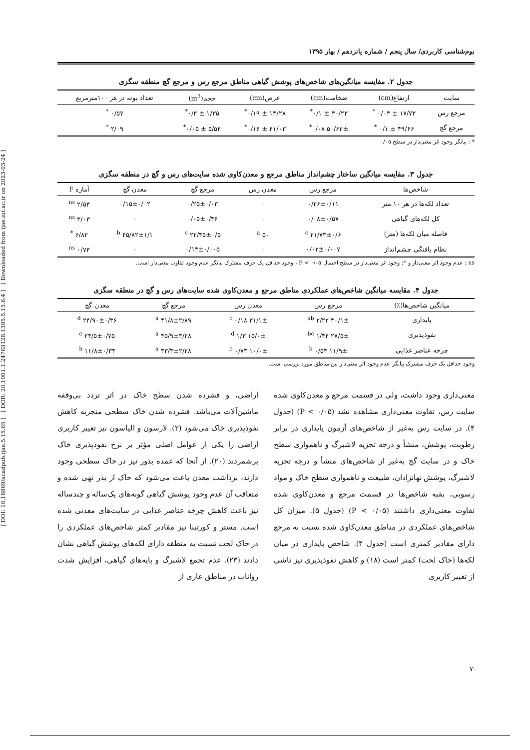[ DOI: 10.18869/acadpub.ijae.5.15.65 ] [ DOR: 20.1001.1.24763128.1395.5.15.6.4 ] [ Downloaded from ijae.iut.ac.ir on 2023-03-24 ]
بوم‌شناسی کاربردی/ سال پنجم / شماره پانزدهم / بهار ۱۳۹۵
جدول ۲. مقایسه میانگین‌های شاخص‌های پوشش گیاهی مناطق مرجع رس و مرجع گچ منطقه سگزی
| سایت | ارتفاع(cm) | ضخامت(cm) | عرض(cm) | حجم(m<sup>3</sup>) | تعداد بوته در هر ۱۰۰مترمربع |
| --- | --- | --- | --- | --- | --- |
| مرجع رس | ۱۷/۷۳ ± ۰/۰۳ <sup>*</sup> | ۳۰/۲۳ ± ۰/۱<sup>*</sup> | ۱۴/۲۸ ± ۰/۱۹<sup>*</sup> | ۱/۳۵ ± ۰/۳<sup>*</sup> | ۰/۵۷ <sup>*</sup> |
| مرجع گچ | ۴۹/۶۶ ± ۰/۱ <sup>*</sup> | ۵۰/۶۲± ۰/۰۸<sup>*</sup> | ۴۱/۰۳ ± ۰/۱۶<sup>*</sup> | ۵/۵۴ ± ۰/۰۵<sup>*</sup> | ۲/۰۹ <sup>*</sup> |
* : بیانگر وجود اثر معنی‌دار در سطح ۰/۰۵
جدول ۳. مقایسه میانگین ساختار چشم‌انداز مناطق مرجع و معدن‌کاوی شده سایت‌های رس و گچ در منطقه سگزی
| شاخص‌ها | مرجع رس | معدن رس | مرجع گچ | معدن گچ | آماره F |
| --- | --- | --- | --- | --- | --- |
| تعداد لکه‌ها در هر ۱۰ متر | ۰/۲۶±۰/۱۱ | ۰ | ۰/۲۵±۰/۰۳ | ۰/۱۵±۰/۰۲ | ۲/۵۴ <sup>ns</sup> |
| کل لکه‌های گیاهی | ۰/۰۸±۰/۵۷ | ۰ | ۰/۰۵±۰/۴۶ | ۰ | ۳/۰۳ <sup>ns</sup> |
| فاصله میان لکه‌ها (متر) | ۲۱/۷۳±۰/۶ <sup>c</sup> | ۵۰ <sup>a</sup> | ۲۲/۴۵±۰/۵ <sup>c</sup> | ۴۵/۸۲±۱/۱ <sup>b</sup> | ۶/۸۲ <sup>*</sup> |
| نظام یافتگی چشم‌انداز | ۰/۰۲±۰/۰۰۷ | ۰ | ۰/۱۳±۰/۰۰۵ | ۰ | ۰/۷۴ <sup>ns</sup> |
ns : عدم وجود اثر معنی‌دار و *: وجود اثر معنی‌دار در سطح احتمال P < ۰/۰۵ ، وجود حداقل یک حرف مشترک بیانگر عدم وجود تفاوت معنی‌دار است.
جدول ۴. مقایسه میانگین شاخص‌های عملکردی مناطق مرجع و معدن‌کاوی شده سایت‌های رس و گچ در منطقه سگزی
| میانگین شاخص‌ها(٪) | مرجع رس | معدن رس | مرجع گچ | معدن گچ |
| --- | --- | --- | --- | --- |
| پایداری | ۴۰/۱± ۲/۲۲ <sup>ab</sup> | ۳۱/۱± ۰/۱۸ <sup>c</sup> | ۴۱/۸±۲/۸۹ <sup>a</sup> | ۲۴/۹۰±۰/۳۶ <sup>d</sup> |
| نفوذپذیری | ۲۷/۵± ۱/۴۴ <sup>bc</sup> | ۱۵/۰± ۱/۳ <sup>d</sup> | ۴۵/۹±۳/۲۸ <sup>a</sup> | ۲۴/۵±۰/۷۵ <sup>c</sup> |
| چرخه عناصر غذایی | ۱۱/۹± ۰/۵۴ <sup>b</sup> | ۱۰/۰± ۰/۷۳ <sup>b</sup> | ۳۳/۳±۲/۲۸ <sup>a</sup> | ۱۱/۸±۰/۳۴ <sup>b</sup> |
وجود حداقل یک حرف مشترک بیانگر عدم وجود اثر معنی‌دار بین مناطق مورد بررسی است.
معنی‌داری وجود داشت، ولی در قسمت مرجع و معدن‌کاوی شده سایت رس، تفاوت معنی‌داری مشاهده نشد (P < ۰/۰۵) (جدول ۴). در سایت رس به‌غیر از شاخص‌های آزمون پایداری در برابر رطوبت، پوشش، منشأ و درجه تجزیه لاشبرگ و ناهمواری سطح خاک و در سایت گچ به‌غیر از شاخص‌های منشأ و درجه تجزیه لاشبرگ، پوشش نهانزادان، طبیعت و ناهمواری سطح خاک و مواد رسوبی، بقیه شاخص‌ها در قسمت مرجع و معدن‌کاوی شده تفاوت معنی‌داری داشتند (P < ۰/۰۵) (جدول ۵). میزان کل شاخص‌های عملکردی در مناطق معدن‌کاوی شده نسبت به مرجع دارای مقادیر کمتری است (جدول ۴). شاخص پایداری در میان لکه‌ها (خاک لخت) کمتر است (۱۸) و کاهش نفوذپذیری نیز ناشی از تغییر کاربری
اراضی، و فشرده شدن سطح خاک در اثر تردد بی‌وقفه ماشین‌آلات می‌باشد. فشرده شدن خاک سطحی منجربه کاهش نفوذپذیری خاک می‌شود (۲). لارسون و الیاسون نیز تغییر کاربری اراضی را یکی از عوامل اصلی مؤثر بر نرخ نفوذپذیری خاک برشمردند (۲۰). از آنجا که عمده بذور نیز در خاک سطحی وجود دارند، برداشت معدن باعث می‌شود که خاک از بذر تهی شده و متعاقب آن عدم وجود پوشش گیاهی گونه‌های یک‌ساله و چندساله نیز باعث کاهش چرخه عناصر غذایی در سایت‌های معدنی شده است. مستر و کورتینا نیز مقادیر کمتر شاخص‌های عملکردی را در خاک لخت نسبت به منطقه دارای لکه‌های پوشش گیاهی نشان دادند (۲۳). عدم تجمع لاشبرگ و پایه‌های گیاهی، افزایش شدت رواناب در مناطق عاری از
۷۰